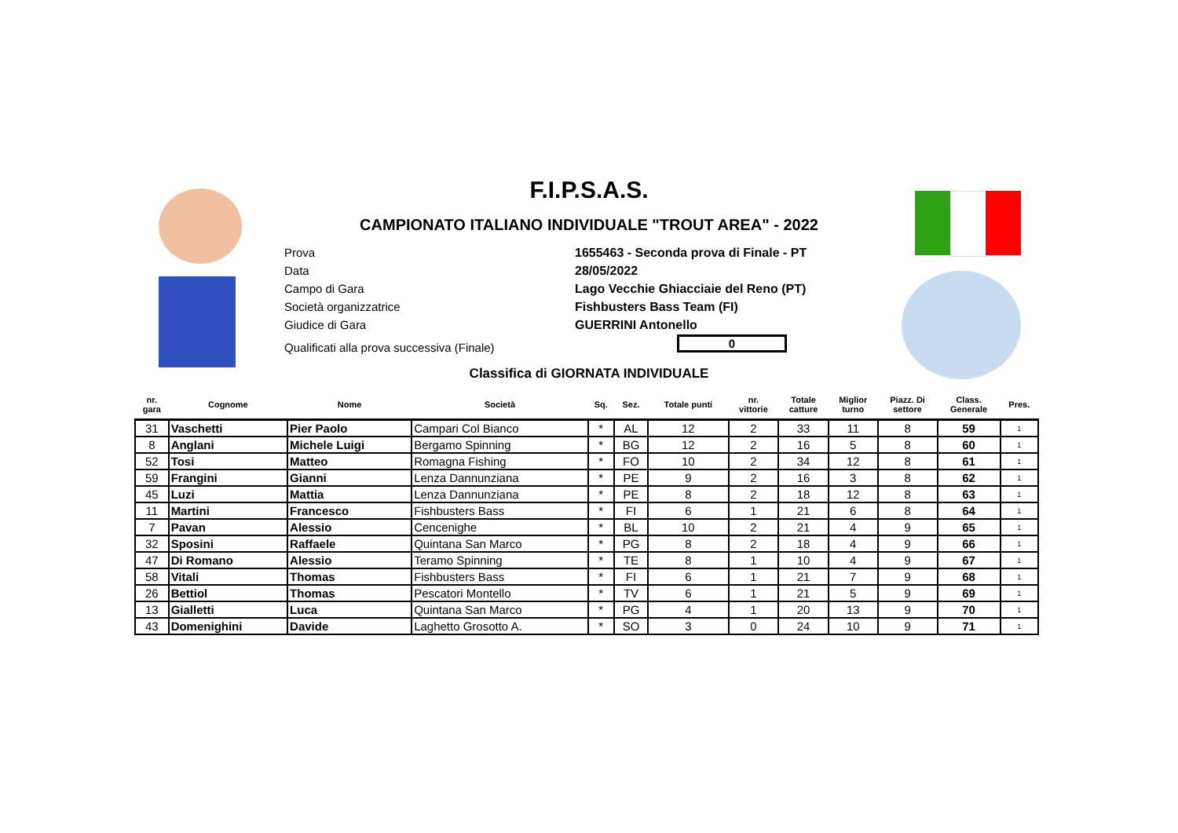F.I.P.S.A.S.
CAMPIONATO ITALIANO INDIVIDUALE "TROUT AREA" - 2022
Prova 1655463 - Seconda prova di Finale - PT
Data 28/05/2022
Campo di Gara Lago Vecchie Ghiacciaie del Reno (PT)
Società organizzatrice Fishbusters Bass Team (FI)
Giudice di Gara GUERRINI Antonello
Qualificati alla prova successiva (Finale)
0
Classifica di GIORNATA INDIVIDUALE
| nr. gara | Cognome | Nome | Società | Sq. | Sez. | Totale punti | nr. vittorie | Totale catture | Miglior turno | Piazz. Di settore | Class. Generale | Pres. |
| --- | --- | --- | --- | --- | --- | --- | --- | --- | --- | --- | --- | --- |
| 31 | Vaschetti | Pier Paolo | Campari Col Bianco | * | AL | 12 | 2 | 33 | 11 | 8 | 59 | 1 |
| 8 | Anglani | Michele Luigi | Bergamo Spinning | * | BG | 12 | 2 | 16 | 5 | 8 | 60 | 1 |
| 52 | Tosi | Matteo | Romagna Fishing | * | FO | 10 | 2 | 34 | 12 | 8 | 61 | 1 |
| 59 | Frangini | Gianni | Lenza Dannunziana | * | PE | 9 | 2 | 16 | 3 | 8 | 62 | 1 |
| 45 | Luzi | Mattia | Lenza Dannunziana | * | PE | 8 | 2 | 18 | 12 | 8 | 63 | 1 |
| 11 | Martini | Francesco | Fishbusters Bass | * | FI | 6 | 1 | 21 | 6 | 8 | 64 | 1 |
| 7 | Pavan | Alessio | Cencenighe | * | BL | 10 | 2 | 21 | 4 | 9 | 65 | 1 |
| 32 | Sposini | Raffaele | Quintana San Marco | * | PG | 8 | 2 | 18 | 4 | 9 | 66 | 1 |
| 47 | Di Romano | Alessio | Teramo Spinning | * | TE | 8 | 1 | 10 | 4 | 9 | 67 | 1 |
| 58 | Vitali | Thomas | Fishbusters Bass | * | FI | 6 | 1 | 21 | 7 | 9 | 68 | 1 |
| 26 | Bettiol | Thomas | Pescatori Montello | * | TV | 6 | 1 | 21 | 5 | 9 | 69 | 1 |
| 13 | Gialletti | Luca | Quintana San Marco | * | PG | 4 | 1 | 20 | 13 | 9 | 70 | 1 |
| 43 | Domenighini | Davide | Laghetto Grosotto A. | * | SO | 3 | 0 | 24 | 10 | 9 | 71 | 1 |